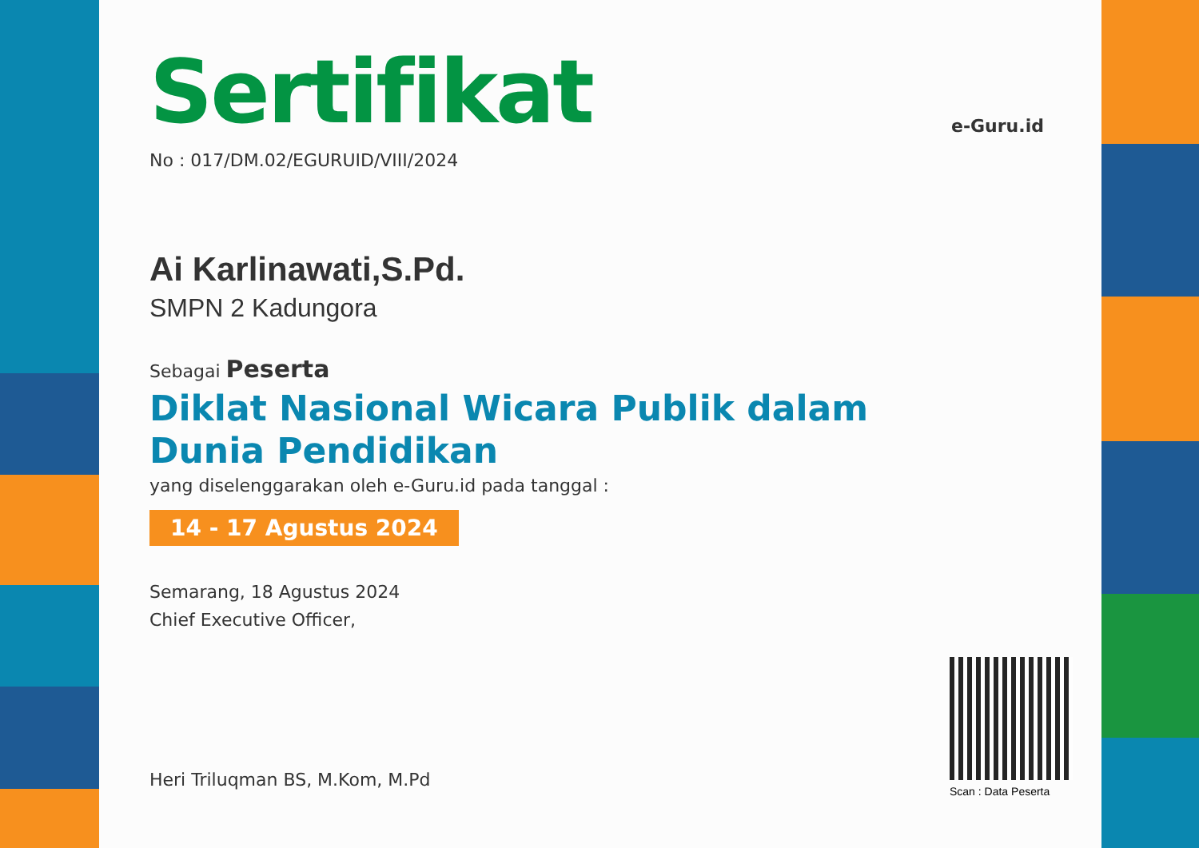e-Guru.id
Sertifikat
No : 017/DM.02/EGURUID/VIII/2024
Ai Karlinawati,S.Pd.
SMPN 2 Kadungora
Sebagai Peserta
Diklat Nasional Wicara Publik dalam
Dunia Pendidikan
yang diselenggarakan oleh e-Guru.id pada tanggal :
14 - 17 Agustus 2024
Semarang, 18 Agustus 2024
Chief Executive Officer,
Heri Triluqman BS, M.Kom, M.Pd
Scan : Data Peserta